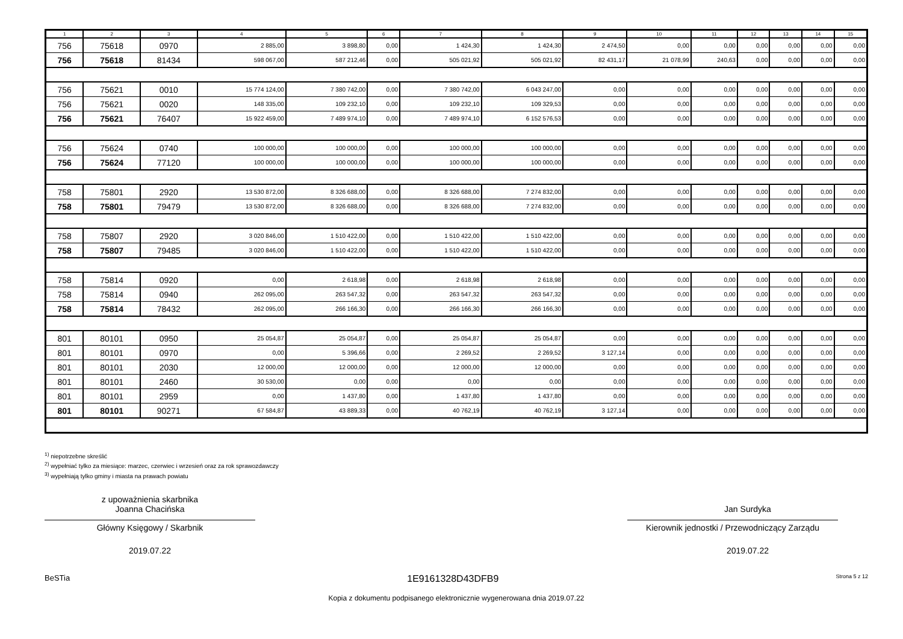| 1 | 2 | 3 | 4 | 5 | 6 | 7 | 8 | 9 | 10 | 11 | 12 | 13 | 14 | 15 |
| --- | --- | --- | --- | --- | --- | --- | --- | --- | --- | --- | --- | --- | --- | --- |
| 756 | 75618 | 0970 | 2 885,00 | 3 898,80 | 0,00 | 1 424,30 | 1 424,30 | 2 474,50 | 0,00 | 0,00 | 0,00 | 0,00 | 0,00 | 0,00 |
| 756 | 75618 | 81434 | 598 067,00 | 587 212,46 | 0,00 | 505 021,92 | 505 021,92 | 82 431,17 | 21 078,99 | 240,63 | 0,00 | 0,00 | 0,00 | 0,00 |
| 756 | 75621 | 0010 | 15 774 124,00 | 7 380 742,00 | 0,00 | 7 380 742,00 | 6 043 247,00 | 0,00 | 0,00 | 0,00 | 0,00 | 0,00 | 0,00 | 0,00 |
| 756 | 75621 | 0020 | 148 335,00 | 109 232,10 | 0,00 | 109 232,10 | 109 329,53 | 0,00 | 0,00 | 0,00 | 0,00 | 0,00 | 0,00 | 0,00 |
| 756 | 75621 | 76407 | 15 922 459,00 | 7 489 974,10 | 0,00 | 7 489 974,10 | 6 152 576,53 | 0,00 | 0,00 | 0,00 | 0,00 | 0,00 | 0,00 | 0,00 |
| 756 | 75624 | 0740 | 100 000,00 | 100 000,00 | 0,00 | 100 000,00 | 100 000,00 | 0,00 | 0,00 | 0,00 | 0,00 | 0,00 | 0,00 | 0,00 |
| 756 | 75624 | 77120 | 100 000,00 | 100 000,00 | 0,00 | 100 000,00 | 100 000,00 | 0,00 | 0,00 | 0,00 | 0,00 | 0,00 | 0,00 | 0,00 |
| 758 | 75801 | 2920 | 13 530 872,00 | 8 326 688,00 | 0,00 | 8 326 688,00 | 7 274 832,00 | 0,00 | 0,00 | 0,00 | 0,00 | 0,00 | 0,00 | 0,00 |
| 758 | 75801 | 79479 | 13 530 872,00 | 8 326 688,00 | 0,00 | 8 326 688,00 | 7 274 832,00 | 0,00 | 0,00 | 0,00 | 0,00 | 0,00 | 0,00 | 0,00 |
| 758 | 75807 | 2920 | 3 020 846,00 | 1 510 422,00 | 0,00 | 1 510 422,00 | 1 510 422,00 | 0,00 | 0,00 | 0,00 | 0,00 | 0,00 | 0,00 | 0,00 |
| 758 | 75807 | 79485 | 3 020 846,00 | 1 510 422,00 | 0,00 | 1 510 422,00 | 1 510 422,00 | 0,00 | 0,00 | 0,00 | 0,00 | 0,00 | 0,00 | 0,00 |
| 758 | 75814 | 0920 | 0,00 | 2 618,98 | 0,00 | 2 618,98 | 2 618,98 | 0,00 | 0,00 | 0,00 | 0,00 | 0,00 | 0,00 | 0,00 |
| 758 | 75814 | 0940 | 262 095,00 | 263 547,32 | 0,00 | 263 547,32 | 263 547,32 | 0,00 | 0,00 | 0,00 | 0,00 | 0,00 | 0,00 | 0,00 |
| 758 | 75814 | 78432 | 262 095,00 | 266 166,30 | 0,00 | 266 166,30 | 266 166,30 | 0,00 | 0,00 | 0,00 | 0,00 | 0,00 | 0,00 | 0,00 |
| 801 | 80101 | 0950 | 25 054,87 | 25 054,87 | 0,00 | 25 054,87 | 25 054,87 | 0,00 | 0,00 | 0,00 | 0,00 | 0,00 | 0,00 | 0,00 |
| 801 | 80101 | 0970 | 0,00 | 5 396,66 | 0,00 | 2 269,52 | 2 269,52 | 3 127,14 | 0,00 | 0,00 | 0,00 | 0,00 | 0,00 | 0,00 |
| 801 | 80101 | 2030 | 12 000,00 | 12 000,00 | 0,00 | 12 000,00 | 12 000,00 | 0,00 | 0,00 | 0,00 | 0,00 | 0,00 | 0,00 | 0,00 |
| 801 | 80101 | 2460 | 30 530,00 | 0,00 | 0,00 | 0,00 | 0,00 | 0,00 | 0,00 | 0,00 | 0,00 | 0,00 | 0,00 | 0,00 |
| 801 | 80101 | 2959 | 0,00 | 1 437,80 | 0,00 | 1 437,80 | 1 437,80 | 0,00 | 0,00 | 0,00 | 0,00 | 0,00 | 0,00 | 0,00 |
| 801 | 80101 | 90271 | 67 584,87 | 43 889,33 | 0,00 | 40 762,19 | 40 762,19 | 3 127,14 | 0,00 | 0,00 | 0,00 | 0,00 | 0,00 | 0,00 |
<sup>1)</sup> niepotrzebne skreślić
<sup>2)</sup> wypełniać tylko za miesiące: marzec, czerwiec i wrzesień oraz za rok sprawozdawczy
<sup>3)</sup> wypełniają tylko gminy i miasta na prawach powiatu
z upoważnienia skarbnika
Joanna Chacińska
Główny Księgowy / Skarbnik
2019.07.22
Jan Surdyka
Kierownik jednostki / Przewodniczący Zarządu
2019.07.22
BeSTia 1E9161328D43DFB9 Strona 5 z 12
Kopia z dokumentu podpisanego elektronicznie wygenerowana dnia 2019.07.22